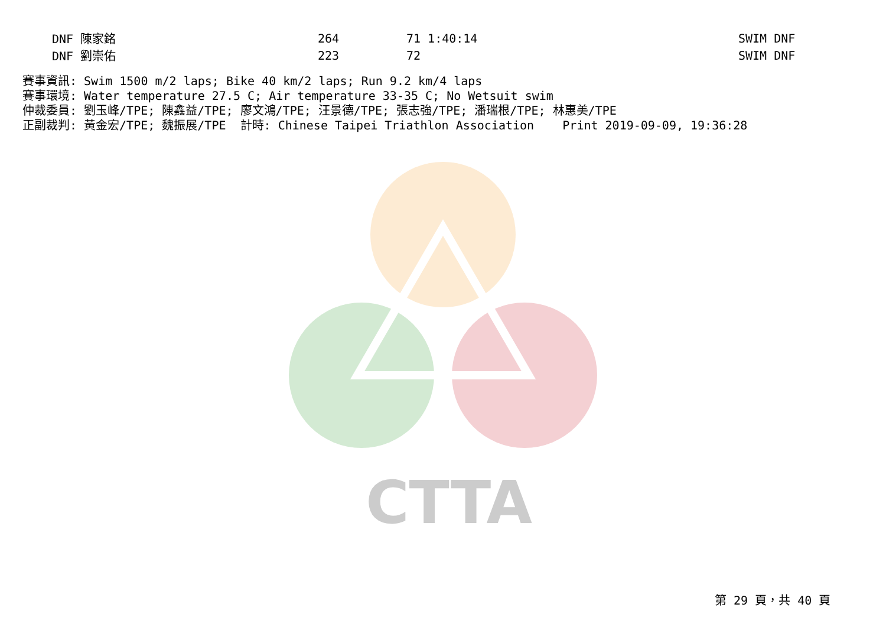CTTA
| DNF 陳家銘 | 264 | 71 1:40:14 | SWIM DNF |
| DNF 劉崇佑 | 223 | 72 | SWIM DNF |
賽事資訊: Swim 1500 m/2 laps; Bike 40 km/2 laps; Run 9.2 km/4 laps 賽事環境: Water temperature 27.5 C; Air temperature 33-35 C; No Wetsuit swim 仲裁委員: 劉玉峰/TPE; 陳鑫益/TPE; 廖文鴻/TPE; 汪景德/TPE; 張志強/TPE; 潘瑞根/TPE; 林惠美/TPE 正副裁判: 黃金宏/TPE; 魏振展/TPE 計時: Chinese Taipei Triathlon Association Print 2019-09-09, 19:36:28
第 29 頁，共 40 頁